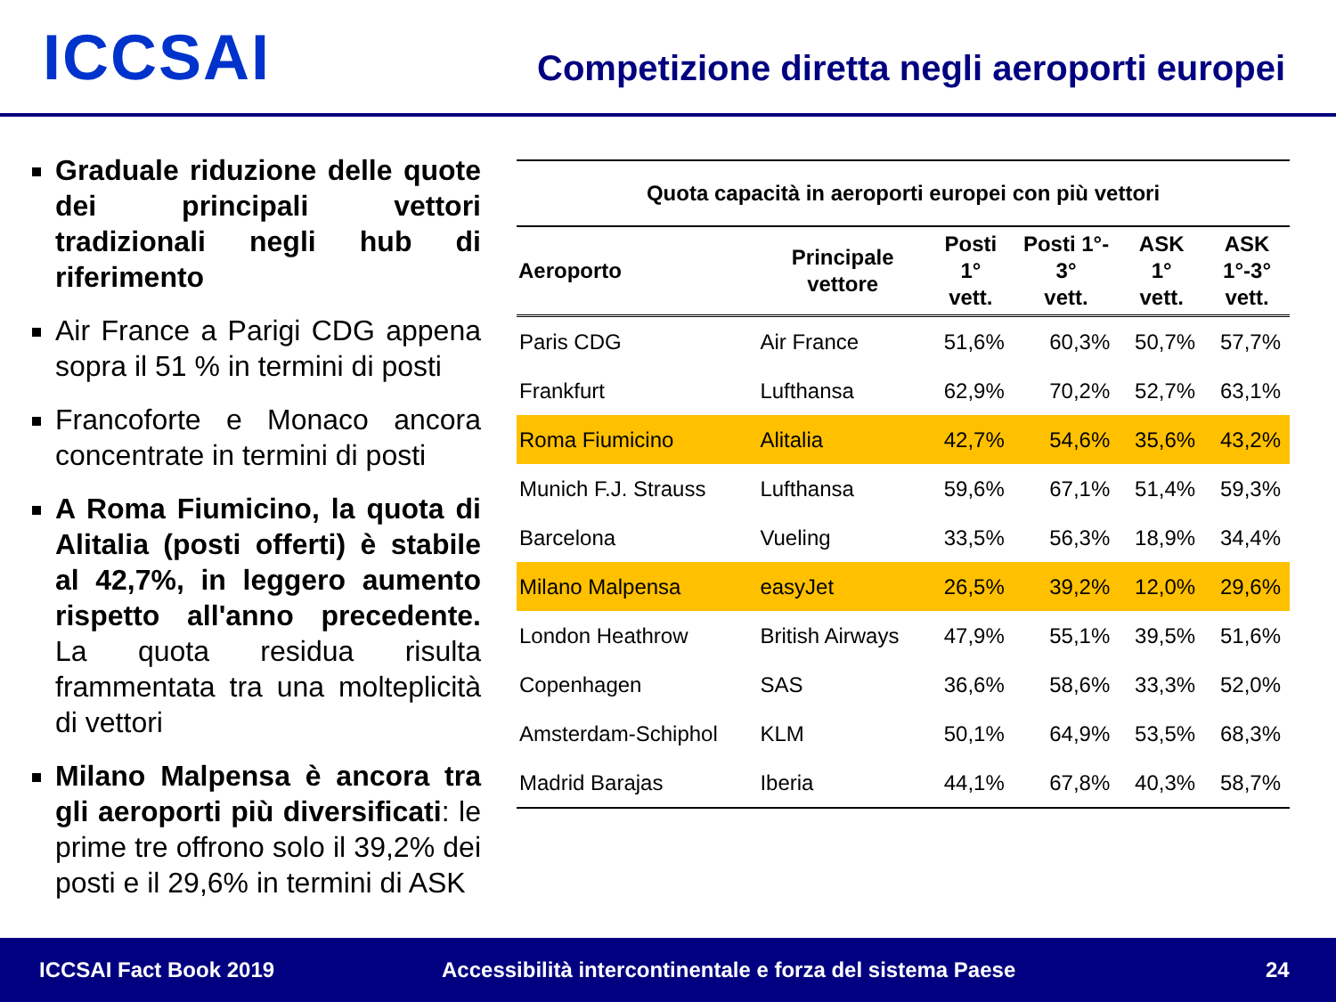ICCSAI
Competizione diretta negli aeroporti europei
Graduale riduzione delle quote dei principali vettori tradizionali negli hub di riferimento
Air France a Parigi CDG appena sopra il 51 % in termini di posti
Francoforte e Monaco ancora concentrate in termini di posti
A Roma Fiumicino, la quota di Alitalia (posti offerti) è stabile al 42,7%, in leggero aumento rispetto all'anno precedente. La quota residua risulta frammentata tra una molteplicità di vettori
Milano Malpensa è ancora tra gli aeroporti più diversificati: le prime tre offrono solo il 39,2% dei posti e il 29,6% in termini di ASK
| Quota capacità in aeroporti europei con più vettori | | | | | |
| Aeroporto | Principale vettore | Posti 1° vett. | Posti 1°- 3° vett. | ASK 1° vett. | ASK 1°-3° vett. |
| Paris CDG | Air France | 51,6% | 60,3% | 50,7% | 57,7% |
| Frankfurt | Lufthansa | 62,9% | 70,2% | 52,7% | 63,1% |
| Roma Fiumicino | Alitalia | 42,7% | 54,6% | 35,6% | 43,2% |
| Munich F.J. Strauss | Lufthansa | 59,6% | 67,1% | 51,4% | 59,3% |
| Barcelona | Vueling | 33,5% | 56,3% | 18,9% | 34,4% |
| Milano Malpensa | easyJet | 26,5% | 39,2% | 12,0% | 29,6% |
| London Heathrow | British Airways | 47,9% | 55,1% | 39,5% | 51,6% |
| Copenhagen | SAS | 36,6% | 58,6% | 33,3% | 52,0% |
| Amsterdam-Schiphol | KLM | 50,1% | 64,9% | 53,5% | 68,3% |
| Madrid Barajas | Iberia | 44,1% | 67,8% | 40,3% | 58,7% |
ICCSAI Fact Book 2019 Accessibilità intercontinentale e forza del sistema Paese 24